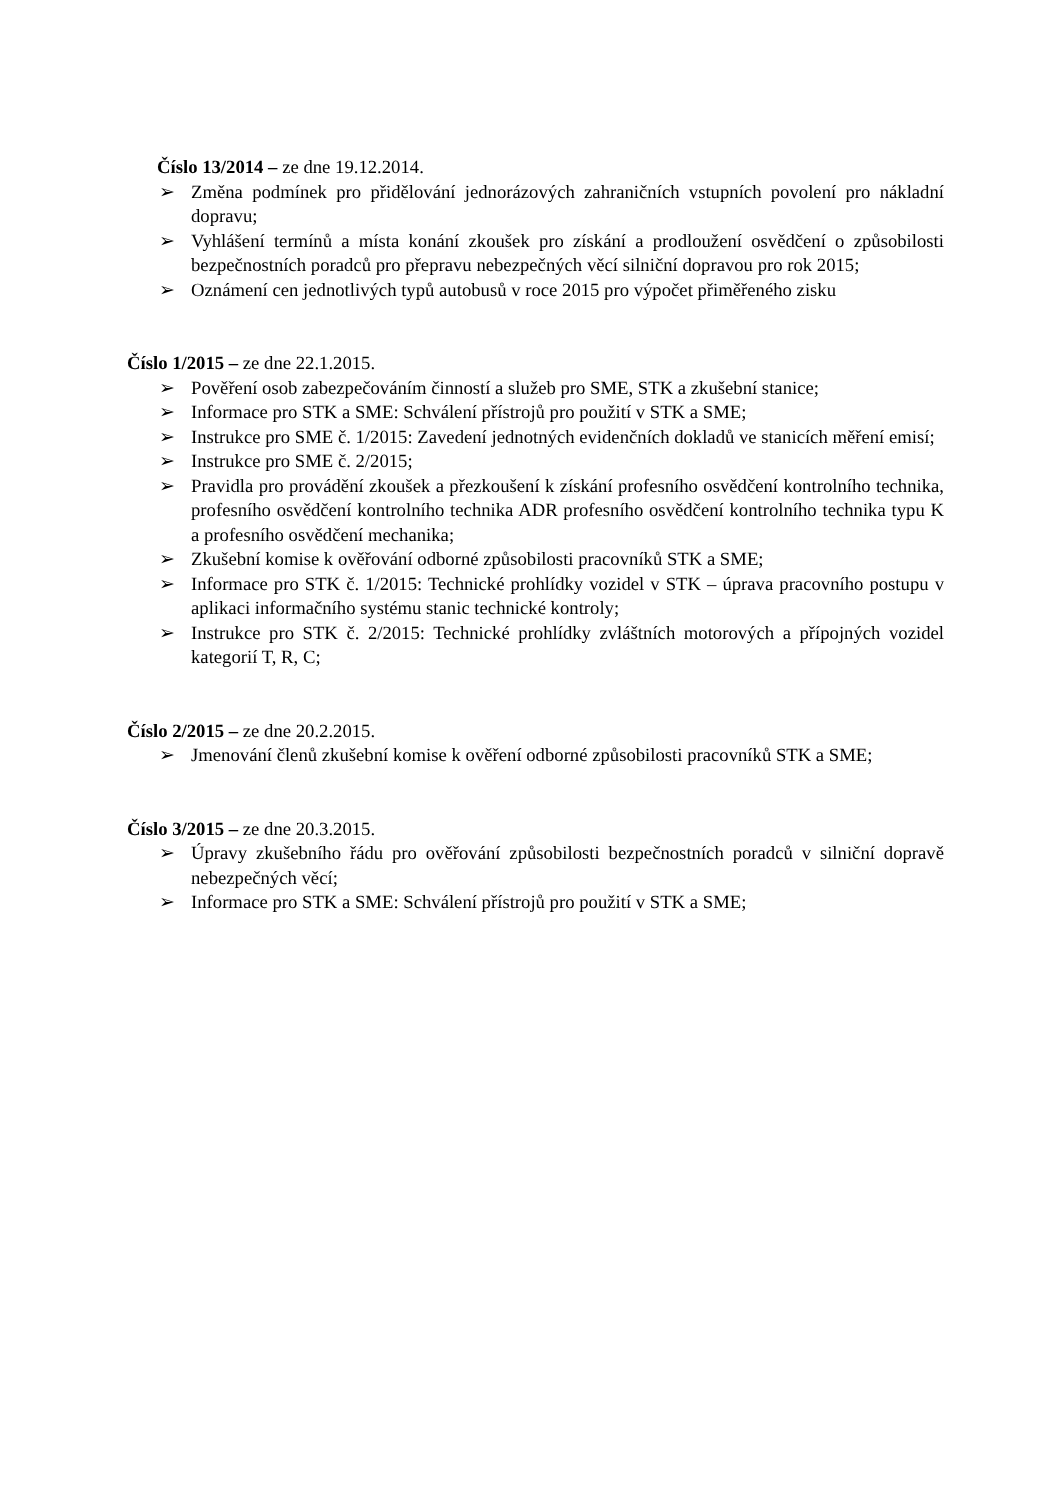Číslo 13/2014 – ze dne 19.12.2014.
➢ Změna podmínek pro přidělování jednorázových zahraničních vstupních povolení pro nákladní dopravu;
➢ Vyhlášení termínů a místa konání zkoušek pro získání a prodloužení osvědčení o způsobilosti bezpečnostních poradců pro přepravu nebezpečných věcí silniční dopravou pro rok 2015;
➢ Oznámení cen jednotlivých typů autobusů v roce 2015 pro výpočet přiměřeného zisku
Číslo 1/2015 – ze dne 22.1.2015.
➢ Pověření osob zabezpečováním činností a služeb pro SME, STK a zkušební stanice;
➢ Informace pro STK a SME: Schválení přístrojů pro použití v STK a SME;
➢ Instrukce pro SME č. 1/2015: Zavedení jednotných evidenčních dokladů ve stanicích měření emisí;
➢ Instrukce pro SME č. 2/2015;
➢ Pravidla pro provádění zkoušek a přezkoušení k získání profesního osvědčení kontrolního technika, profesního osvědčení kontrolního technika ADR profesního osvědčení kontrolního technika typu K a profesního osvědčení mechanika;
➢ Zkušební komise k ověřování odborné způsobilosti pracovníků STK a SME;
➢ Informace pro STK č. 1/2015: Technické prohlídky vozidel v STK – úprava pracovního postupu v aplikaci informačního systému stanic technické kontroly;
➢ Instrukce pro STK č. 2/2015: Technické prohlídky zvláštních motorových a přípojných vozidel kategorií T, R, C;
Číslo 2/2015 – ze dne 20.2.2015.
➢ Jmenování členů zkušební komise k ověření odborné způsobilosti pracovníků STK a SME;
Číslo 3/2015 – ze dne 20.3.2015.
➢ Úpravy zkušebního řádu pro ověřování způsobilosti bezpečnostních poradců v silniční dopravě nebezpečných věcí;
➢ Informace pro STK a SME: Schválení přístrojů pro použití v STK a SME;